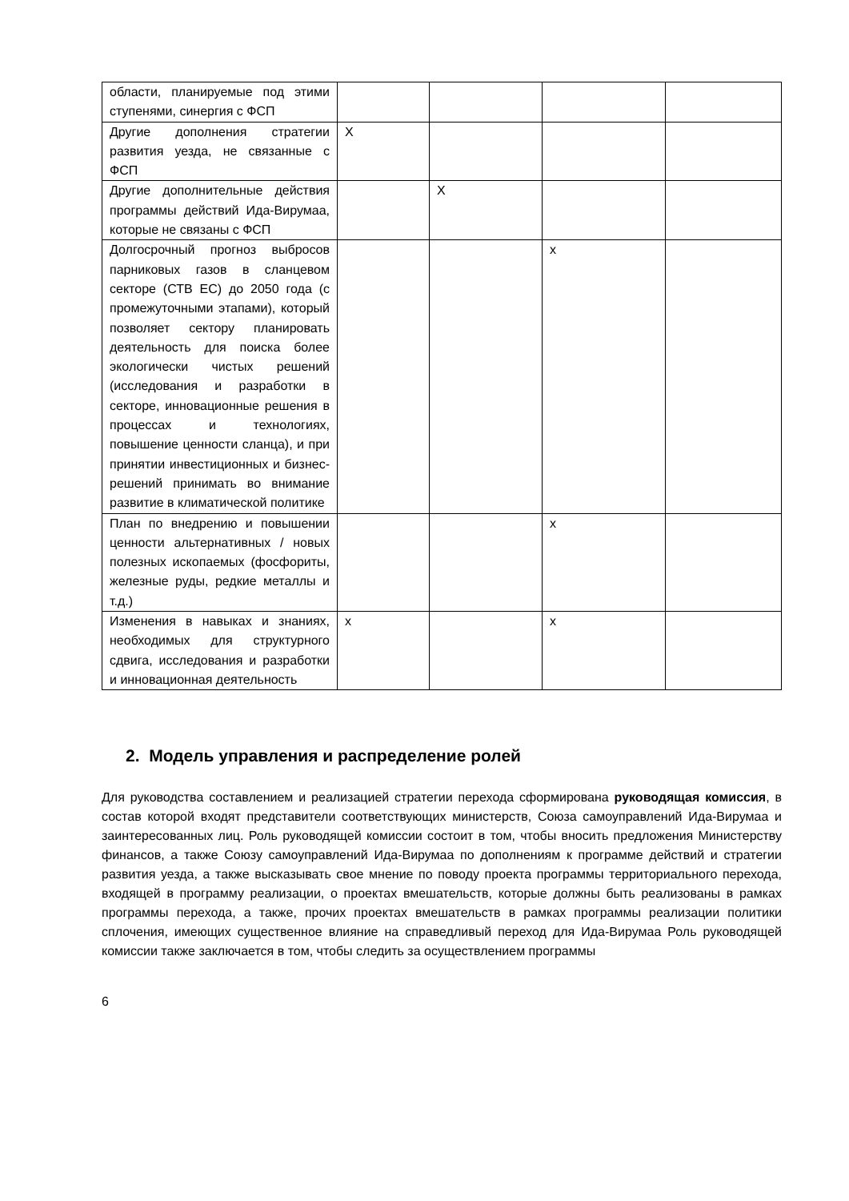| области, планируемые под этими ступенями, синергия с ФСП | | | | |
| Другие дополнения стратегии развития уезда, не связанные с ФСП | X | | | |
| Другие дополнительные действия программы действий Ида-Вирумаа, которые не связаны с ФСП | | X | | |
| Долгосрочный прогноз выбросов парниковых газов в сланцевом секторе (СТВ ЕС) до 2050 года (с промежуточными этапами), который позволяет сектору планировать деятельность для поиска более экологически чистых решений (исследования и разработки в секторе, инновационные решения в процессах и технологиях, повышение ценности сланца), и при принятии инвестиционных и бизнес-решений принимать во внимание развитие в климатической политике | | | x | |
| План по внедрению и повышении ценности альтернативных / новых полезных ископаемых (фосфориты, железные руды, редкие металлы и т.д.) | | | x | |
| Изменения в навыках и знаниях, необходимых для структурного сдвига, исследования и разработки и инновационная деятельность | x | | x | |
2. Модель управления и распределение ролей
Для руководства составлением и реализацией стратегии перехода сформирована руководящая комиссия, в состав которой входят представители соответствующих министерств, Союза самоуправлений Ида-Вирумаа и заинтересованных лиц. Роль руководящей комиссии состоит в том, чтобы вносить предложения Министерству финансов, а также Союзу самоуправлений Ида-Вирумаа по дополнениям к программе действий и стратегии развития уезда, а также высказывать свое мнение по поводу проекта программы территориального перехода, входящей в программу реализации, о проектах вмешательств, которые должны быть реализованы в рамках программы перехода, а также, прочих проектах вмешательств в рамках программы реализации политики сплочения, имеющих существенное влияние на справедливый переход для Ида-Вирумаа Роль руководящей комиссии также заключается в том, чтобы следить за осуществлением программы
6